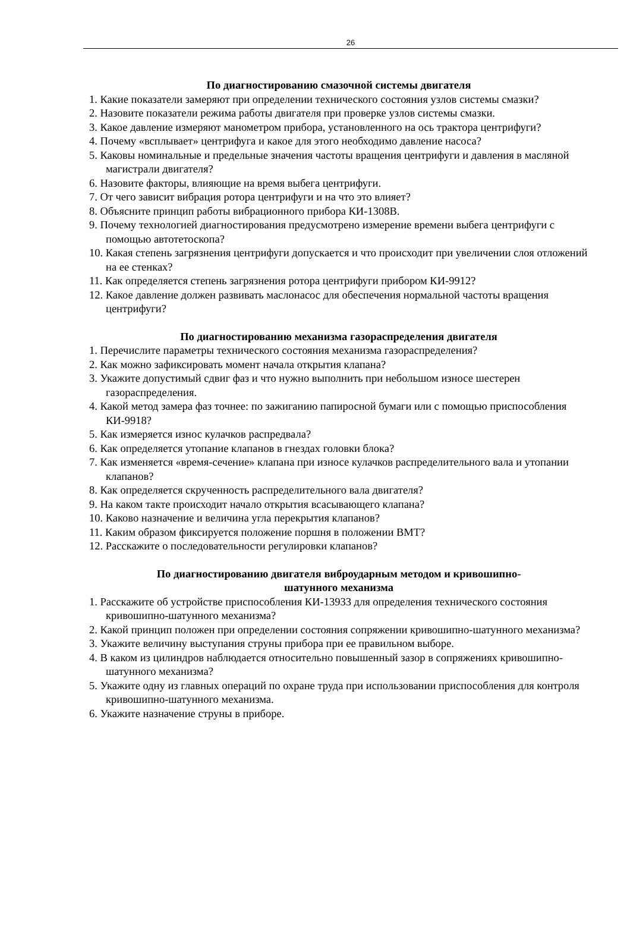26
По диагностированию смазочной системы двигателя
1. Какие показатели замеряют при определении технического состояния узлов системы смазки?
2. Назовите показатели режима работы двигателя при проверке узлов системы смазки.
3. Какое давление измеряют манометром прибора, установленного на ось трактора центрифуги?
4. Почему «всплывает» центрифуга и какое для этого необходимо давление насоса?
5. Каковы номинальные и предельные значения частоты вращения центрифуги и давления в масляной магистрали двигателя?
6. Назовите факторы, влияющие на время выбега центрифуги.
7. От чего зависит вибрация ротора центрифуги и на что это влияет?
8. Объясните принцип работы вибрационного прибора КИ-1308В.
9. Почему технологией диагностирования предусмотрено измерение времени выбега центрифуги с помощью автотетоскопа?
10. Какая степень загрязнения центрифуги допускается и что происходит при увеличении слоя отложений на ее стенках?
11. Как определяется степень загрязнения ротора центрифуги прибором КИ-9912?
12. Какое давление должен развивать маслонасос для обеспечения нормальной частоты вращения центрифуги?
По диагностированию механизма газораспределения двигателя
1. Перечислите параметры технического состояния механизма газораспределения?
2. Как можно зафиксировать момент начала открытия клапана?
3. Укажите допустимый сдвиг фаз и что нужно выполнить при небольшом износе шестерен газораспределения.
4. Какой метод замера фаз точнее: по зажиганию папиросной бумаги или с помощью приспособления КИ-9918?
5. Как измеряется износ кулачков распредвала?
6. Как определяется утопание клапанов в гнездах головки блока?
7. Как изменяется «время-сечение» клапана при износе кулачков распределительного вала и утопании клапанов?
8. Как определяется скрученность распределительного вала двигателя?
9. На каком такте происходит начало открытия всасывающего клапана?
10. Каково назначение и величина угла перекрытия клапанов?
11. Каким образом фиксируется положение поршня в положении ВМТ?
12. Расскажите о последовательности регулировки клапанов?
По диагностированию двигателя виброударным методом и кривошипно-
шатунного механизма
1. Расскажите об устройстве приспособления КИ-13933 для определения технического состояния кривошипно-шатунного механизма?
2. Какой принцип положен при определении состояния сопряжении кривошипно-шатунного механизма?
3. Укажите величину выступания струны прибора при ее правильном выборе.
4. В каком из цилиндров наблюдается относительно повышенный зазор в сопряжениях кривошипно-шатунного механизма?
5. Укажите одну из главных операций по охране труда при использовании приспособления для контроля кривошипно-шатунного механизма.
6. Укажите назначение струны в приборе.